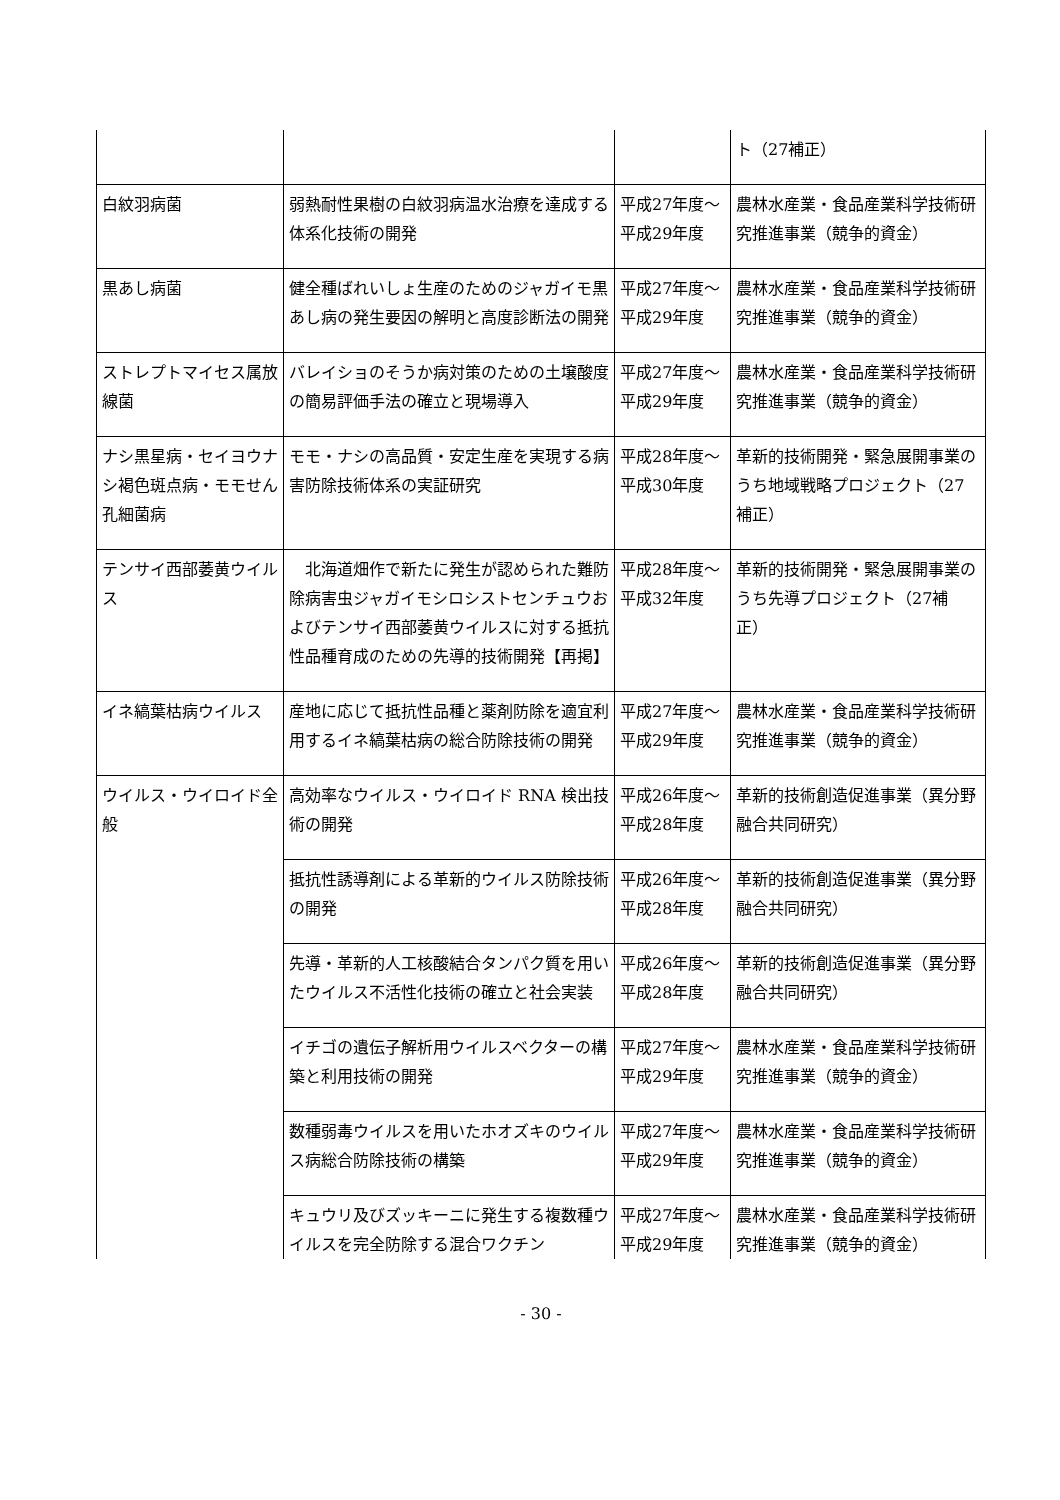| | | | ト（27補正） |
| 白紋羽病菌 | 弱熱耐性果樹の白紋羽病温水治療を達成する体系化技術の開発 | 平成27年度～平成29年度 | 農林水産業・食品産業科学技術研究推進事業（競争的資金） |
| 黒あし病菌 | 健全種ばれいしょ生産のためのジャガイモ黒あし病の発生要因の解明と高度診断法の開発 | 平成27年度～平成29年度 | 農林水産業・食品産業科学技術研究推進事業（競争的資金） |
| ストレプトマイセス属放線菌 | バレイショのそうか病対策のための土壌酸度の簡易評価手法の確立と現場導入 | 平成27年度～平成29年度 | 農林水産業・食品産業科学技術研究推進事業（競争的資金） |
| ナシ黒星病・セイヨウナシ褐色斑点病・モモせん孔細菌病 | モモ・ナシの高品質・安定生産を実現する病害防除技術体系の実証研究 | 平成28年度～平成30年度 | 革新的技術開発・緊急展開事業のうち地域戦略プロジェクト（27補正） |
| テンサイ西部萎黄ウイルス | 北海道畑作で新たに発生が認められた難防除病害虫ジャガイモシロシストセンチュウおよびテンサイ西部萎黄ウイルスに対する抵抗性品種育成のための先導的技術開発【再掲】 | 平成28年度～平成32年度 | 革新的技術開発・緊急展開事業のうち先導プロジェクト（27補正） |
| イネ縞葉枯病ウイルス | 産地に応じて抵抗性品種と薬剤防除を適宜利用するイネ縞葉枯病の総合防除技術の開発 | 平成27年度～平成29年度 | 農林水産業・食品産業科学技術研究推進事業（競争的資金） |
| ウイルス・ウイロイド全般 | 高効率なウイルス・ウイロイド RNA 検出技術の開発 | 平成26年度～平成28年度 | 革新的技術創造促進事業（異分野融合共同研究） |
| | 抵抗性誘導剤による革新的ウイルス防除技術の開発 | 平成26年度～平成28年度 | 革新的技術創造促進事業（異分野融合共同研究） |
| | 先導・革新的人工核酸結合タンパク質を用いたウイルス不活性化技術の確立と社会実装 | 平成26年度～平成28年度 | 革新的技術創造促進事業（異分野融合共同研究） |
| | イチゴの遺伝子解析用ウイルスベクターの構築と利用技術の開発 | 平成27年度～平成29年度 | 農林水産業・食品産業科学技術研究推進事業（競争的資金） |
| | 数種弱毒ウイルスを用いたホオズキのウイルス病総合防除技術の構築 | 平成27年度～平成29年度 | 農林水産業・食品産業科学技術研究推進事業（競争的資金） |
| | キュウリ及びズッキーニに発生する複数種ウイルスを完全防除する混合ワクチン | 平成27年度～平成29年度 | 農林水産業・食品産業科学技術研究推進事業（競争的資金） |
- 30 -